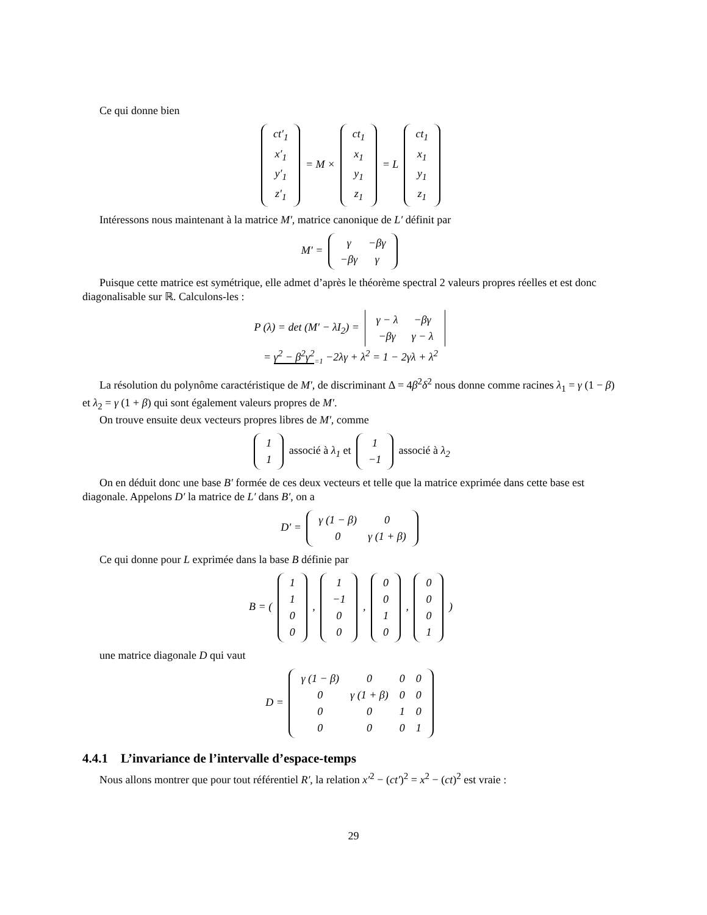Ce qui donne bien
| ct′<sub>1</sub> |
| x′<sub>1</sub> |
| y′<sub>1</sub> |
| z′<sub>1</sub> |
= M ×
| ct<sub>1</sub> |
| x<sub>1</sub> |
| y<sub>1</sub> |
| z<sub>1</sub> |
= L
| ct<sub>1</sub> |
| x<sub>1</sub> |
| y<sub>1</sub> |
| z<sub>1</sub> |
Intéressons nous maintenant à la matrice M′, matrice canonique de L′ définit par
M′ =
| γ | −βγ |
| −βγ | γ |
Puisque cette matrice est symétrique, elle admet d’après le théorème spectral 2 valeurs propres réelles et est donc diagonalisable sur ℝ. Calculons-les :
P (λ) = det (M′ − λI<sub>2</sub>) =
| γ − λ | −βγ |
| −βγ | γ − λ |
= γ<sup>2</sup> − β<sup>2</sup>γ<sup>2</sup><sub>=1</sub> −2λγ + λ<sup>2</sup> = 1 − 2γλ + λ<sup>2</sup>
La résolution du polynôme caractéristique de M′, de discriminant Δ = 4β<sup>2</sup>δ<sup>2</sup> nous donne comme racines λ<sub>1</sub> = γ (1 − β) et λ<sub>2</sub> = γ (1 + β) qui sont également valeurs propres de M′.
On trouve ensuite deux vecteurs propres libres de M′, comme
| 1 |
| 1 |
associé à λ<sub>1</sub> et
| 1 |
| −1 |
associé à λ<sub>2</sub>
On en déduit donc une base B′ formée de ces deux vecteurs et telle que la matrice exprimée dans cette base est diagonale. Appelons D′ la matrice de L′ dans B′, on a
D′ =
| γ (1 − β) | 0 |
| 0 | γ (1 + β) |
Ce qui donne pour L exprimée dans la base B définie par
B = (
| 1 |
| 1 |
| 0 |
| 0 |
,
| 1 |
| −1 |
| 0 |
| 0 |
,
| 0 |
| 0 |
| 1 |
| 0 |
,
| 0 |
| 0 |
| 0 |
| 1 |
)
une matrice diagonale D qui vaut
D =
| γ (1 − β) | 0 | 0 | 0 |
| 0 | γ (1 + β) | 0 | 0 |
| 0 | 0 | 1 | 0 |
| 0 | 0 | 0 | 1 |
4.4.1 L’invariance de l’intervalle d’espace-temps
Nous allons montrer que pour tout référentiel R′, la relation x′<sup>2</sup> − (ct′)<sup>2</sup> = x<sup>2</sup> − (ct)<sup>2</sup> est vraie :
29